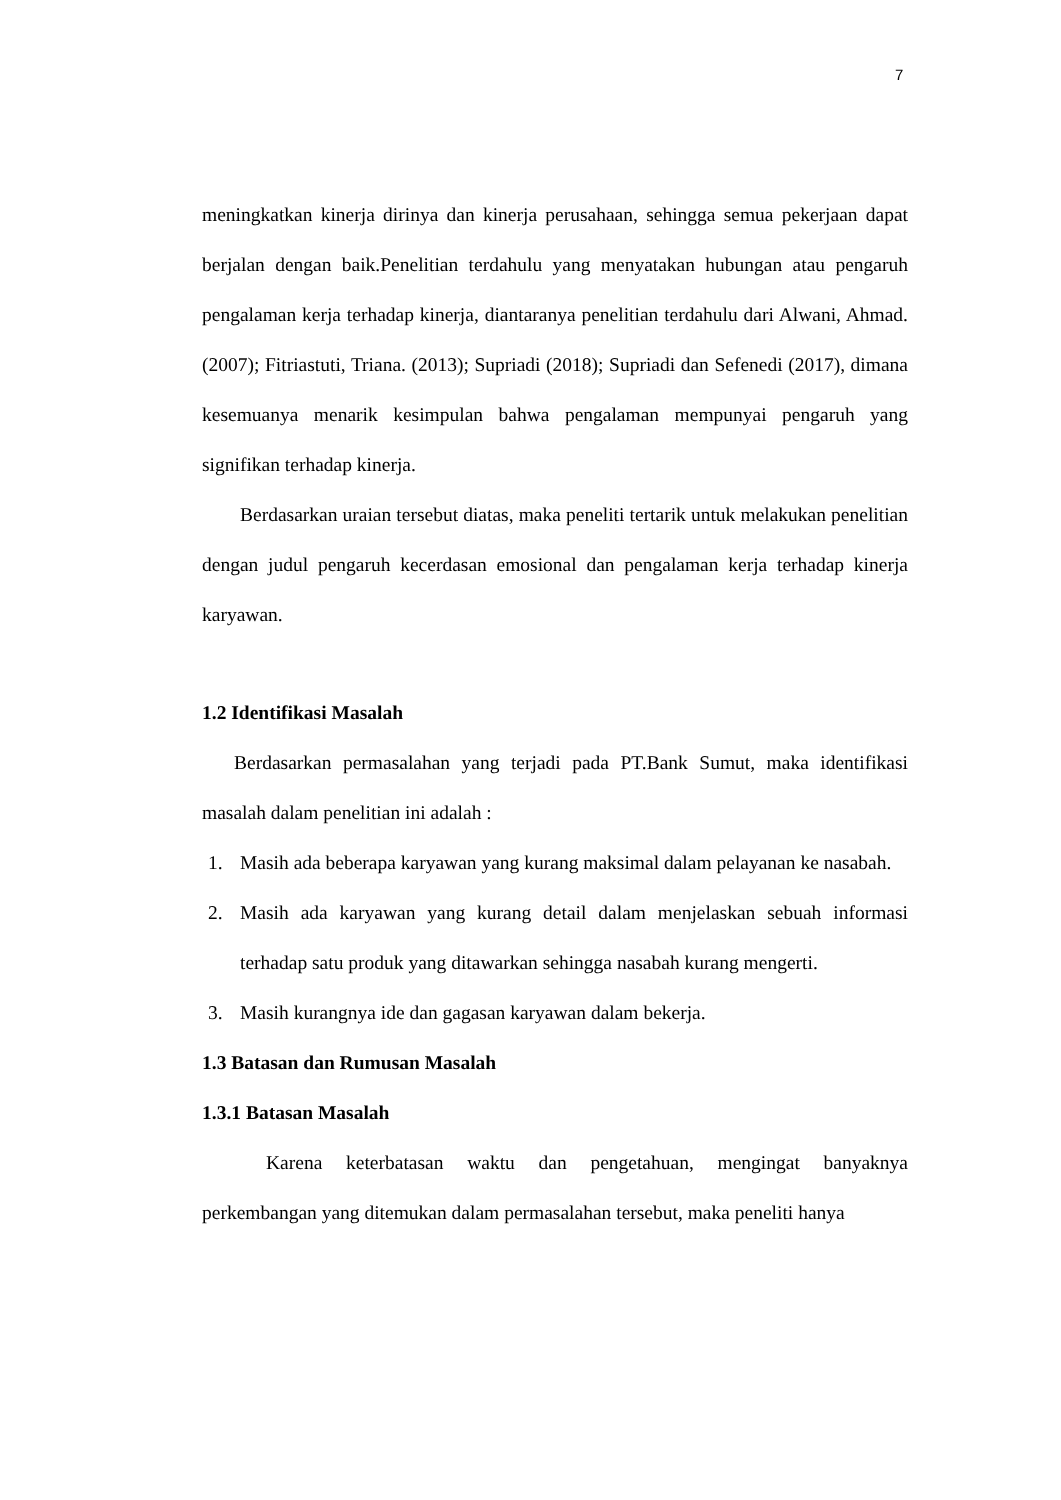7
meningkatkan kinerja dirinya dan kinerja perusahaan, sehingga semua pekerjaan dapat berjalan dengan baik.Penelitian terdahulu yang menyatakan hubungan atau pengaruh pengalaman kerja terhadap kinerja, diantaranya penelitian terdahulu dari Alwani, Ahmad. (2007); Fitriastuti, Triana. (2013); Supriadi (2018); Supriadi dan Sefenedi (2017), dimana kesemuanya menarik kesimpulan bahwa pengalaman mempunyai pengaruh yang signifikan terhadap kinerja.
Berdasarkan uraian tersebut diatas, maka peneliti tertarik untuk melakukan penelitian dengan judul pengaruh kecerdasan emosional dan pengalaman kerja terhadap kinerja karyawan.
1.2 Identifikasi Masalah
Berdasarkan permasalahan yang terjadi pada PT.Bank Sumut, maka identifikasi masalah dalam penelitian ini adalah :
1. Masih ada beberapa karyawan yang kurang maksimal dalam pelayanan ke nasabah.
2. Masih ada karyawan yang kurang detail dalam menjelaskan sebuah informasi terhadap satu produk yang ditawarkan sehingga nasabah kurang mengerti.
3. Masih kurangnya ide dan gagasan karyawan dalam bekerja.
1.3 Batasan dan Rumusan Masalah
1.3.1 Batasan Masalah
Karena keterbatasan waktu dan pengetahuan, mengingat banyaknya perkembangan yang ditemukan dalam permasalahan tersebut, maka peneliti hanya